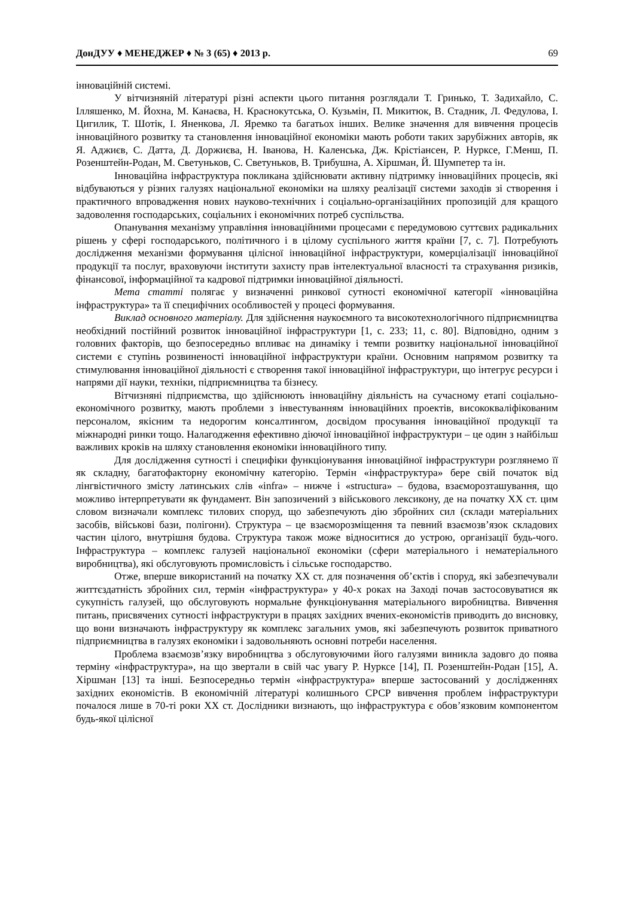ДонДУУ ♦ МЕНЕДЖЕР ♦ № 3 (65) ♦ 2013 р. 69
інноваційній системі.
У вітчизняній літературі різні аспекти цього питання розглядали Т. Гринько, Т. Задихайло, С. Ілляшенко, М. Йохна, М. Канаєва, Н. Краснокутська, О. Кузьмін, П. Микитюк, В. Стадник, Л. Федулова, І. Цигилик, Т. Шотік, І. Яненкова, Л. Яремко та багатьох інших. Велике значення для вивчення процесів інноваційного розвитку та становлення інноваційної економіки мають роботи таких зарубіжних авторів, як Я. Аджиєв, С. Датта, Д. Доржиєва, Н. Іванова, Н. Каленська, Дж. Крістіансен, Р. Нурксе, Г.Менш, П. Розенштейн-Родан, М. Светуньков, С. Светуньков, В. Трибушна, А. Хіршман, Й. Шумпетер та ін.
Інноваційна інфраструктура покликана здійснювати активну підтримку інноваційних процесів, які відбуваються у різних галузях національної економіки на шляху реалізації системи заходів зі створення і практичного впровадження нових науково-технічних і соціально-організаційних пропозицій для кращого задоволення господарських, соціальних і економічних потреб суспільства.
Опанування механізму управління інноваційними процесами є передумовою суттєвих радикальних рішень у сфері господарського, політичного і в цілому суспільного життя країни [7, с. 7]. Потребують дослідження механізми формування цілісної інноваційної інфраструктури, комерціалізації інноваційної продукції та послуг, враховуючи інститути захисту прав інтелектуальної власності та страхування ризиків, фінансової, інформаційної та кадрової підтримки інноваційної діяльності.
Мета статті полягає у визначенні ринкової сутності економічної категорії «інноваційна інфраструктура» та її специфічних особливостей у процесі формування.
Виклад основного матеріалу. Для здійснення наукоємного та високотехнологічного підприємництва необхідний постійний розвиток інноваційної інфраструктури [1, с. 233; 11, с. 80]. Відповідно, одним з головних факторів, що безпосередньо впливає на динаміку і темпи розвитку національної інноваційної системи є ступінь розвиненості інноваційної інфраструктури країни. Основним напрямом розвитку та стимулювання інноваційної діяльності є створення такої інноваційної інфраструктури, що інтегрує ресурси і напрями дії науки, техніки, підприємництва та бізнесу.
Вітчизняні підприємства, що здійснюють інноваційну діяльність на сучасному етапі соціально-економічного розвитку, мають проблеми з інвестуванням інноваційних проектів, висококваліфікованим персоналом, якісним та недорогим консалтингом, досвідом просування інноваційної продукції та міжнародні ринки тощо. Налагодження ефективно діючої інноваційної інфраструктури – це один з найбільш важливих кроків на шляху становлення економіки інноваційного типу.
Для дослідження сутності і специфіки функціонування інноваційної інфраструктури розглянемо її як складну, багатофакторну економічну категорію. Термін «інфраструктура» бере свій початок від лінгвістичного змісту латинських слів «infra» – нижче і «structura» – будова, взаєморозташування, що можливо інтерпретувати як фундамент. Він запозичений з військового лексикону, де на початку ХХ ст. цим словом визначали комплекс тилових споруд, що забезпечують дію збройних сил (склади матеріальних засобів, військові бази, полігони). Структура – це взаєморозміщення та певний взаємозв’язок складових частин цілого, внутрішня будова. Структура також може відноситися до устрою, організації будь-чого. Інфраструктура – комплекс галузей національної економіки (сфери матеріального і нематеріального виробництва), які обслуговують промисловість і сільське господарство.
Отже, вперше використаний на початку ХХ ст. для позначення об’єктів і споруд, які забезпечували життєздатність збройних сил, термін «інфраструктура» у 40-х роках на Заході почав застосовуватися як сукупність галузей, що обслуговують нормальне функціонування матеріального виробництва. Вивчення питань, присвячених сутності інфраструктури в працях західних вчених-економістів приводить до висновку, що вони визначають інфраструктуру як комплекс загальних умов, які забезпечують розвиток приватного підприємництва в галузях економіки і задовольняють основні потреби населення.
Проблема взаємозв’язку виробництва з обслуговуючими його галузями виникла задовго до поява терміну «інфраструктура», на що звертали в свій час увагу Р. Нурксе [14], П. Розенштейн-Родан [15], А. Хіршман [13] та інші. Безпосередньо термін «інфраструктура» вперше застосований у дослідженнях західних економістів. В економічній літературі колишнього СРСР вивчення проблем інфраструктури почалося лише в 70-ті роки ХХ ст. Дослідники визнають, що інфраструктура є обов’язковим компонентом будь-якої цілісної